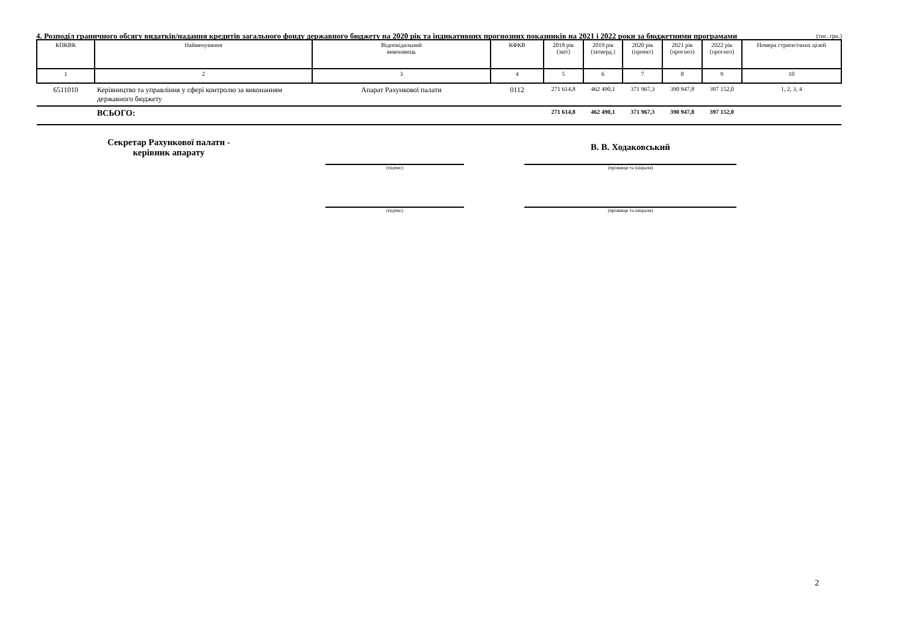4. Розподіл граничного обсягу видатків/надання кредитів загального фонду державного бюджету на 2020 рік та індикативних прогнозних показників на 2021 і 2022 роки за бюджетними програмами
(тис. грн.)
| КПКВК | Найменування | Відповідальний виконавець | КФКВ | 2018 рік (звіт) | 2019 рік (затверд.) | 2020 рік (проект) | 2021 рік (прогноз) | 2022 рік (прогноз) | Номера стратегічних цілей |
| --- | --- | --- | --- | --- | --- | --- | --- | --- | --- |
| 1 | 2 | 3 | 4 | 5 | 6 | 7 | 8 | 9 | 10 |
| 6511010 | Керівництво та управління у сфері контролю за виконанням державного бюджету | Апарат Рахункової палати | 0112 | 271 614,8 | 462 490,1 | 371 967,3 | 390 947,8 | 397 152,0 | 1, 2, 3, 4 |
| | ВСЬОГО: | | | 271 614,8 | 462 490,1 | 371 967,3 | 390 947,8 | 397 152,0 | |
Секретар Рахункової палати -
керівник апарату
(підпис)
В. В. Ходаковський
(прізвище та ініціали)
(підпис) (прізвище та ініціали)
2